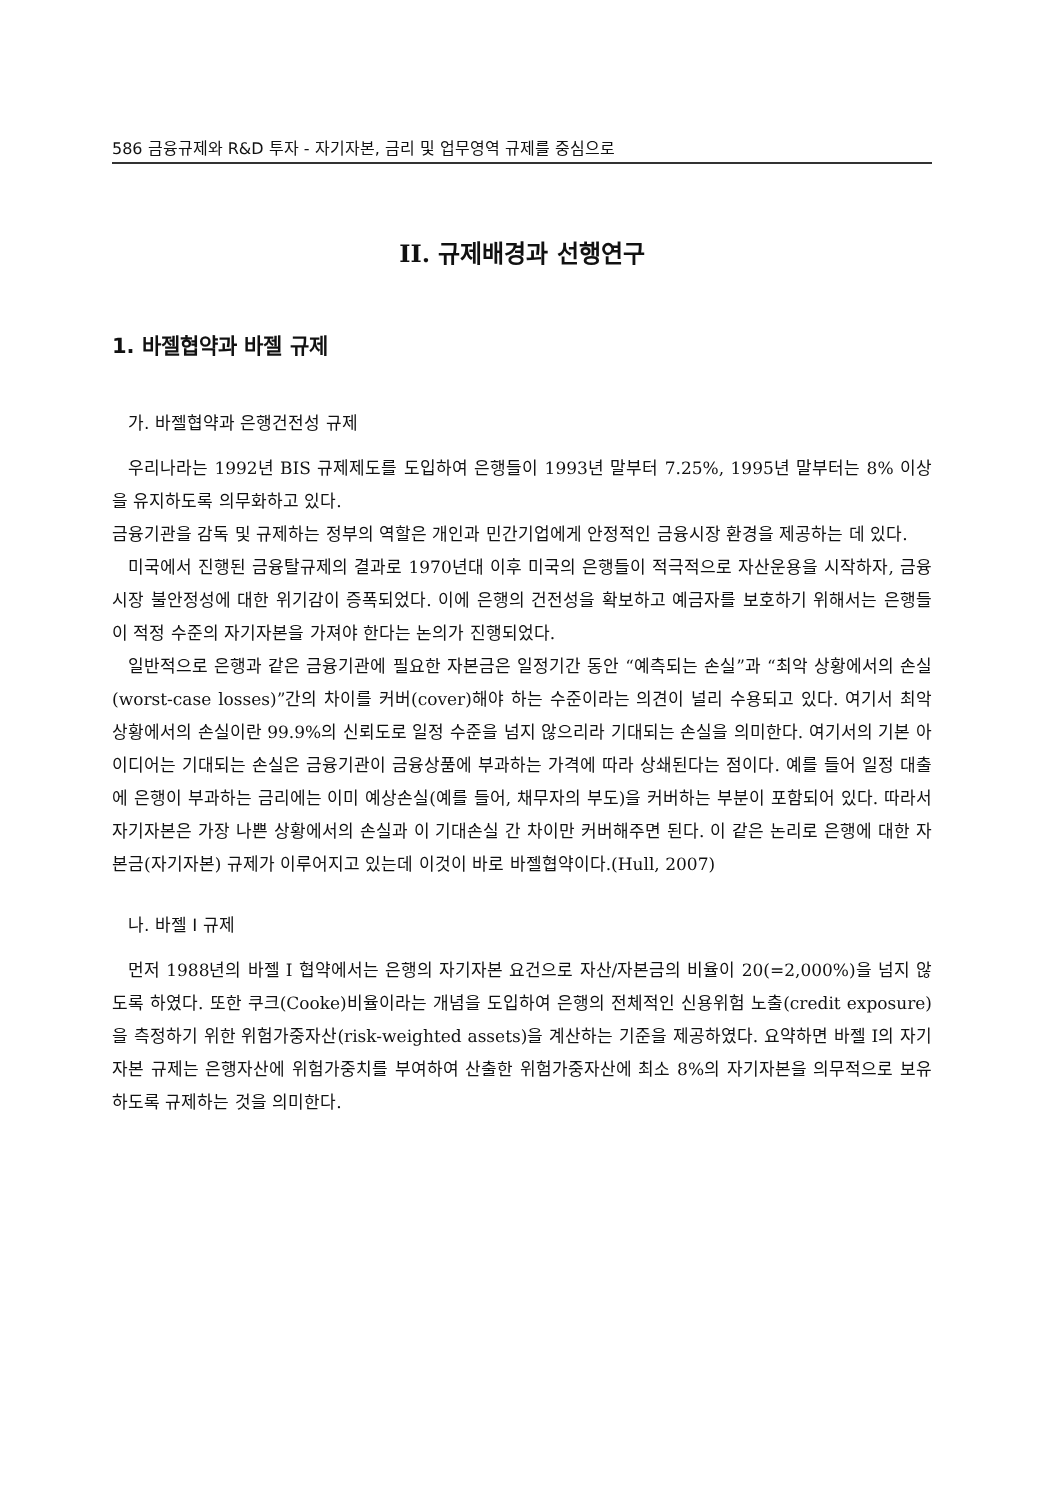586 금융규제와 R&D 투자 - 자기자본, 금리 및 업무영역 규제를 중심으로
II. 규제배경과 선행연구
1. 바젤협약과 바젤 규제
가. 바젤협약과 은행건전성 규제
우리나라는 1992년 BIS 규제제도를 도입하여 은행들이 1993년 말부터 7.25%, 1995년 말부터는 8% 이상을 유지하도록 의무화하고 있다.
금융기관을 감독 및 규제하는 정부의 역할은 개인과 민간기업에게 안정적인 금융시장 환경을 제공하는 데 있다.
미국에서 진행된 금융탈규제의 결과로 1970년대 이후 미국의 은행들이 적극적으로 자산운용을 시작하자, 금융시장 불안정성에 대한 위기감이 증폭되었다. 이에 은행의 건전성을 확보하고 예금자를 보호하기 위해서는 은행들이 적정 수준의 자기자본을 가져야 한다는 논의가 진행되었다.
일반적으로 은행과 같은 금융기관에 필요한 자본금은 일정기간 동안 “예측되는 손실”과 “최악 상황에서의 손실(worst-case losses)”간의 차이를 커버(cover)해야 하는 수준이라는 의견이 널리 수용되고 있다. 여기서 최악상황에서의 손실이란 99.9%의 신뢰도로 일정 수준을 넘지 않으리라 기대되는 손실을 의미한다. 여기서의 기본 아이디어는 기대되는 손실은 금융기관이 금융상품에 부과하는 가격에 따라 상쇄된다는 점이다. 예를 들어 일정 대출에 은행이 부과하는 금리에는 이미 예상손실(예를 들어, 채무자의 부도)을 커버하는 부분이 포함되어 있다. 따라서 자기자본은 가장 나쁜 상황에서의 손실과 이 기대손실 간 차이만 커버해주면 된다. 이 같은 논리로 은행에 대한 자본금(자기자본) 규제가 이루어지고 있는데 이것이 바로 바젤협약이다.(Hull, 2007)
나. 바젤 I 규제
먼저 1988년의 바젤 I 협약에서는 은행의 자기자본 요건으로 자산/자본금의 비율이 20(=2,000%)을 넘지 않도록 하였다. 또한 쿠크(Cooke)비율이라는 개념을 도입하여 은행의 전체적인 신용위험 노출(credit exposure)을 측정하기 위한 위험가중자산(risk-weighted assets)을 계산하는 기준을 제공하였다. 요약하면 바젤 I의 자기자본 규제는 은행자산에 위험가중치를 부여하여 산출한 위험가중자산에 최소 8%의 자기자본을 의무적으로 보유하도록 규제하는 것을 의미한다.